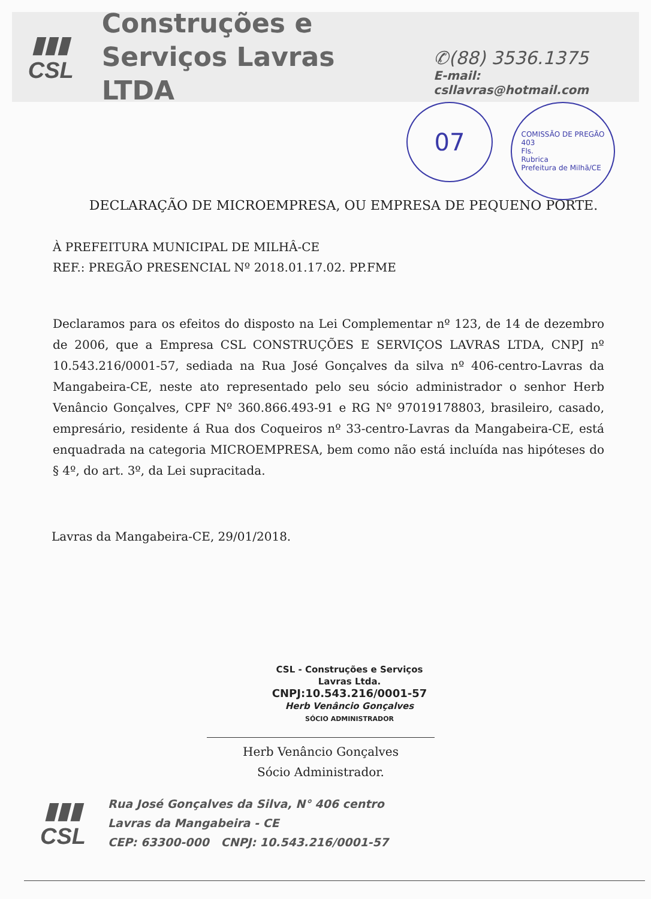▮▮▮
CSL
Construções e
Serviços Lavras LTDA
✆(88) 3536.1375
E-mail: csllavras@hotmail.com
07
COMISSÃO DE PREGÃO
403
Fls.
Rubrica
Prefeitura de Milhã/CE
DECLARAÇÃO DE MICROEMPRESA, OU EMPRESA DE PEQUENO PORTE.
À PREFEITURA MUNICIPAL DE MILHÂ-CE
REF.: PREGÃO PRESENCIAL Nº 2018.01.17.02. PP.FME
Declaramos para os efeitos do disposto na Lei Complementar nº 123, de 14 de dezembro de 2006, que a Empresa CSL CONSTRUÇÕES E SERVIÇOS LAVRAS LTDA, CNPJ nº 10.543.216/0001-57, sediada na Rua José Gonçalves da silva nº 406-centro-Lavras da Mangabeira-CE, neste ato representado pelo seu sócio administrador o senhor Herb Venâncio Gonçalves, CPF Nº 360.866.493-91 e RG Nº 97019178803, brasileiro, casado, empresário, residente á Rua dos Coqueiros nº 33-centro-Lavras da Mangabeira-CE, está enquadrada na categoria MICROEMPRESA, bem como não está incluída nas hipóteses do § 4º, do art. 3º, da Lei supracitada.
Lavras da Mangabeira-CE, 29/01/2018.
CSL - Construções e Serviços
Lavras Ltda.
CNPJ:10.543.216/0001-57
Herb Venâncio Gonçalves
SÓCIO ADMINISTRADOR
Herb Venâncio Gonçalves
Sócio Administrador.
▮▮▮
CSL
Rua José Gonçalves da Silva, N° 406 centro
Lavras da Mangabeira - CE
CEP: 63300-000 CNPJ: 10.543.216/0001-57